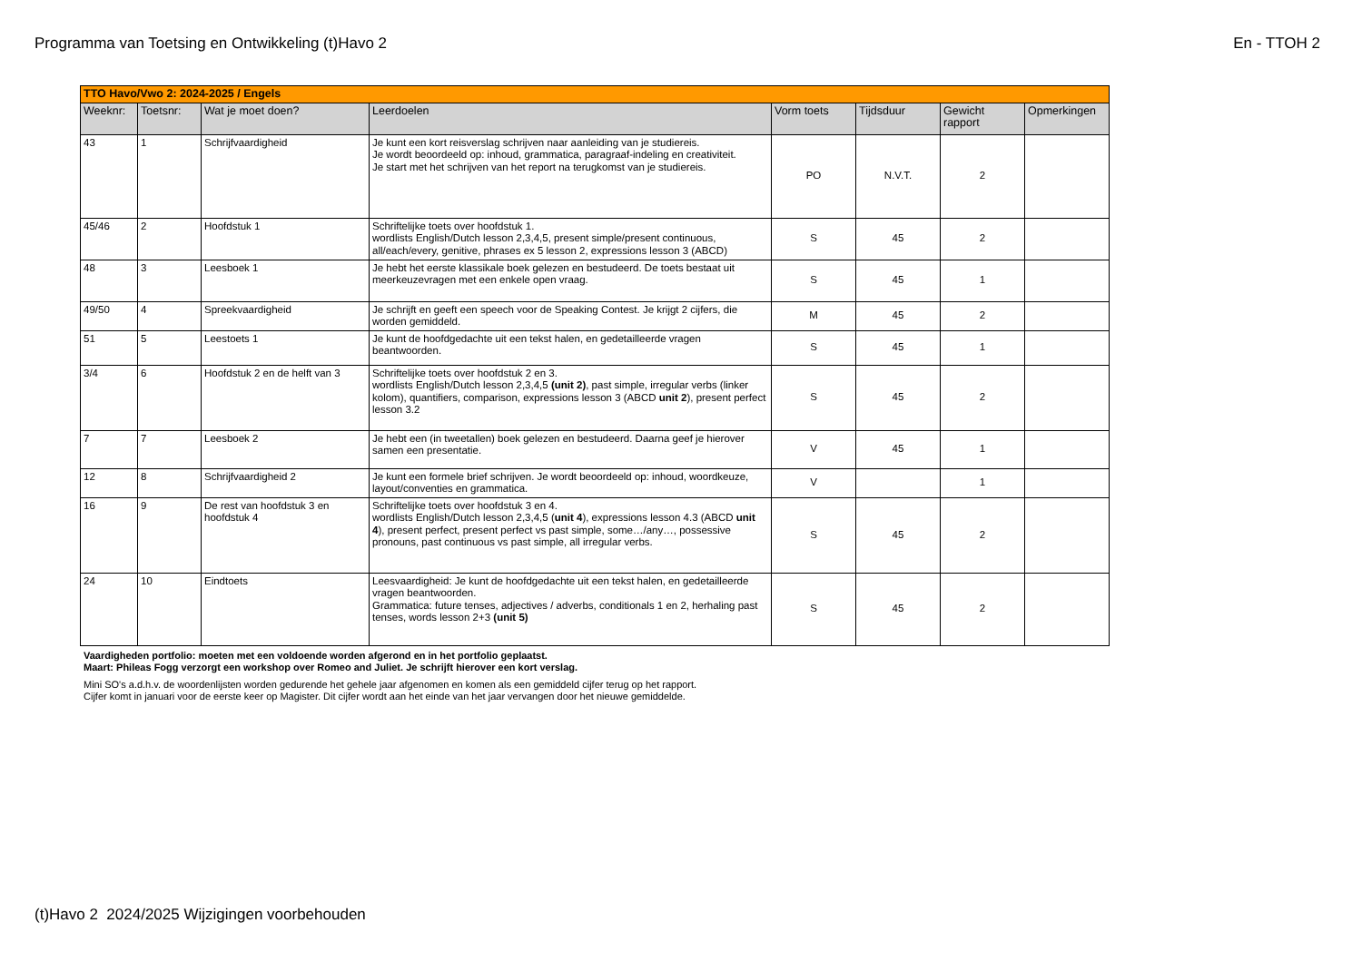Programma van Toetsing en Ontwikkeling (t)Havo 2 En - TTOH 2
| TTO Havo/Vwo 2: 2024-2025 / Engels | | | | | | | |
| --- | --- | --- | --- | --- | --- | --- | --- |
| Weeknr: | Toetsnr: | Wat je moet doen? | Leerdoelen | Vorm toets | Tijdsduur | Gewicht rapport | Opmerkingen |
| 43 | 1 | Schrijfvaardigheid | Je kunt een kort reisverslag schrijven naar aanleiding van je studiereis. Je wordt beoordeeld op: inhoud, grammatica, paragraaf-indeling en creativiteit. Je start met het schrijven van het report na terugkomst van je studiereis. | PO | N.V.T. | 2 | |
| 45/46 | 2 | Hoofdstuk 1 | Schriftelijke toets over hoofdstuk 1. wordlists English/Dutch lesson 2,3,4,5, present simple/present continuous, all/each/every, genitive, phrases ex 5 lesson 2, expressions lesson 3 (ABCD) | S | 45 | 2 | |
| 48 | 3 | Leesboek 1 | Je hebt het eerste klassikale boek gelezen en bestudeerd. De toets bestaat uit meerkeuzevragen met een enkele open vraag. | S | 45 | 1 | |
| 49/50 | 4 | Spreekvaardigheid | Je schrijft en geeft een speech voor de Speaking Contest. Je krijgt 2 cijfers, die worden gemiddeld. | M | 45 | 2 | |
| 51 | 5 | Leestoets 1 | Je kunt de hoofdgedachte uit een tekst halen, en gedetailleerde vragen beantwoorden. | S | 45 | 1 | |
| 3/4 | 6 | Hoofdstuk 2 en de helft van 3 | Schriftelijke toets over hoofdstuk 2 en 3. wordlists English/Dutch lesson 2,3,4,5 (unit 2) , past simple, irregular verbs (linker kolom), quantifiers, comparison, expressions lesson 3 (ABCD unit 2 ), present perfect lesson 3.2 | S | 45 | 2 | |
| 7 | 7 | Leesboek 2 | Je hebt een (in tweetallen) boek gelezen en bestudeerd. Daarna geef je hierover samen een presentatie. | V | 45 | 1 | |
| 12 | 8 | Schrijfvaardigheid 2 | Je kunt een formele brief schrijven. Je wordt beoordeeld op: inhoud, woordkeuze, layout/conventies en grammatica. | V | | 1 | |
| 16 | 9 | De rest van hoofdstuk 3 en hoofdstuk 4 | Schriftelijke toets over hoofdstuk 3 en 4. wordlists English/Dutch lesson 2,3,4,5 ( unit 4 ), expressions lesson 4.3 (ABCD unit 4 ), present perfect, present perfect vs past simple, some…/any…, possessive pronouns, past continuous vs past simple, all irregular verbs. | S | 45 | 2 | |
| 24 | 10 | Eindtoets | Leesvaardigheid: Je kunt de hoofdgedachte uit een tekst halen, en gedetailleerde vragen beantwoorden. Grammatica: future tenses, adjectives / adverbs, conditionals 1 en 2, herhaling past tenses, words lesson 2+3 (unit 5) | S | 45 | 2 | |
Vaardigheden portfolio: moeten met een voldoende worden afgerond en in het portfolio geplaatst.
Maart: Phileas Fogg verzorgt een workshop over Romeo and Juliet. Je schrijft hierover een kort verslag.
Mini SO's a.d.h.v. de woordenlijsten worden gedurende het gehele jaar afgenomen en komen als een gemiddeld cijfer terug op het rapport.
Cijfer komt in januari voor de eerste keer op Magister. Dit cijfer wordt aan het einde van het jaar vervangen door het nieuwe gemiddelde.
(t)Havo 2 2024/2025 Wijzigingen voorbehouden